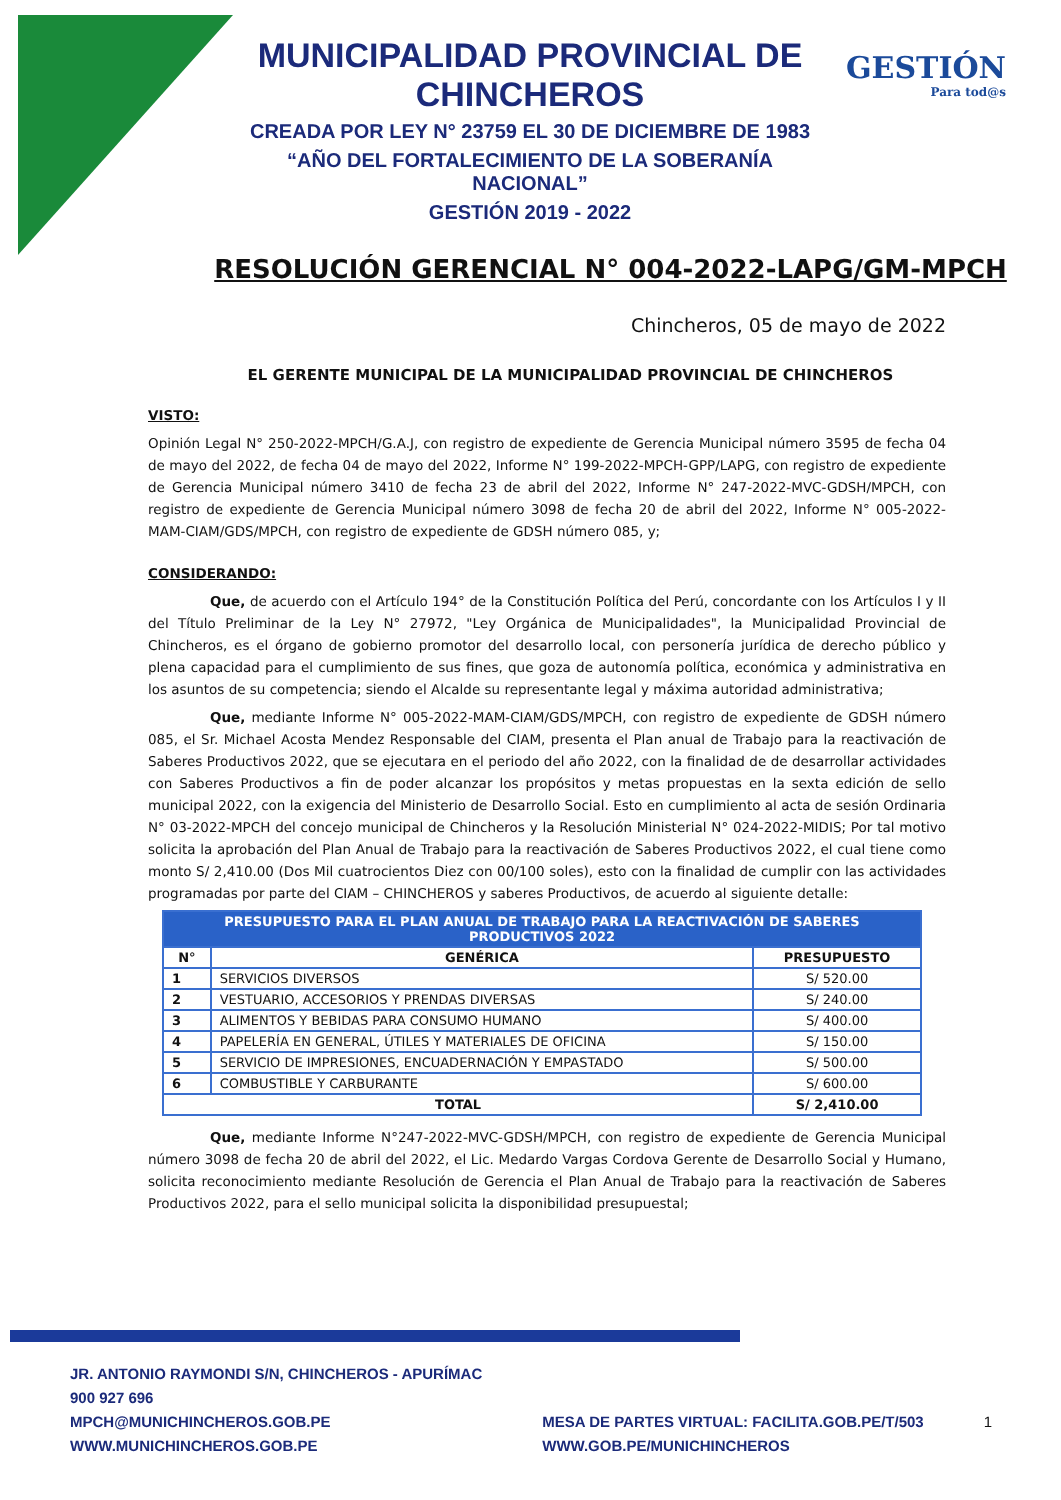GESTIÓN
Para tod@s
MUNICIPALIDAD PROVINCIAL DE CHINCHEROS
CREADA POR LEY N° 23759 EL 30 DE DICIEMBRE DE 1983
“AÑO DEL FORTALECIMIENTO DE LA SOBERANÍA NACIONAL”
GESTIÓN 2019 - 2022
RESOLUCIÓN GERENCIAL N° 004-2022-LAPG/GM-MPCH
Chincheros, 05 de mayo de 2022
EL GERENTE MUNICIPAL DE LA MUNICIPALIDAD PROVINCIAL DE CHINCHEROS
VISTO:
Opinión Legal N° 250-2022-MPCH/G.A.J, con registro de expediente de Gerencia Municipal número 3595 de fecha 04 de mayo del 2022, de fecha 04 de mayo del 2022, Informe N° 199-2022-MPCH-GPP/LAPG, con registro de expediente de Gerencia Municipal número 3410 de fecha 23 de abril del 2022, Informe N° 247-2022-MVC-GDSH/MPCH, con registro de expediente de Gerencia Municipal número 3098 de fecha 20 de abril del 2022, Informe N° 005-2022-MAM-CIAM/GDS/MPCH, con registro de expediente de GDSH número 085, y;
CONSIDERANDO:
Que, de acuerdo con el Artículo 194° de la Constitución Política del Perú, concordante con los Artículos I y II del Título Preliminar de la Ley N° 27972, "Ley Orgánica de Municipalidades", la Municipalidad Provincial de Chincheros, es el órgano de gobierno promotor del desarrollo local, con personería jurídica de derecho público y plena capacidad para el cumplimiento de sus fines, que goza de autonomía política, económica y administrativa en los asuntos de su competencia; siendo el Alcalde su representante legal y máxima autoridad administrativa;
Que, mediante Informe N° 005-2022-MAM-CIAM/GDS/MPCH, con registro de expediente de GDSH número 085, el Sr. Michael Acosta Mendez Responsable del CIAM, presenta el Plan anual de Trabajo para la reactivación de Saberes Productivos 2022, que se ejecutara en el periodo del año 2022, con la finalidad de de desarrollar actividades con Saberes Productivos a fin de poder alcanzar los propósitos y metas propuestas en la sexta edición de sello municipal 2022, con la exigencia del Ministerio de Desarrollo Social. Esto en cumplimiento al acta de sesión Ordinaria N° 03-2022-MPCH del concejo municipal de Chincheros y la Resolución Ministerial N° 024-2022-MIDIS; Por tal motivo solicita la aprobación del Plan Anual de Trabajo para la reactivación de Saberes Productivos 2022, el cual tiene como monto S/ 2,410.00 (Dos Mil cuatrocientos Diez con 00/100 soles), esto con la finalidad de cumplir con las actividades programadas por parte del CIAM – CHINCHEROS y saberes Productivos, de acuerdo al siguiente detalle:
| PRESUPUESTO PARA EL PLAN ANUAL DE TRABAJO PARA LA REACTIVACIÓN DE SABERES PRODUCTIVOS 2022 | | |
| --- | --- | --- |
| N° | GENÉRICA | PRESUPUESTO |
| 1 | SERVICIOS DIVERSOS | S/ 520.00 |
| 2 | VESTUARIO, ACCESORIOS Y PRENDAS DIVERSAS | S/ 240.00 |
| 3 | ALIMENTOS Y BEBIDAS PARA CONSUMO HUMANO | S/ 400.00 |
| 4 | PAPELERÍA EN GENERAL, ÚTILES Y MATERIALES DE OFICINA | S/ 150.00 |
| 5 | SERVICIO DE IMPRESIONES, ENCUADERNACIÓN Y EMPASTADO | S/ 500.00 |
| 6 | COMBUSTIBLE Y CARBURANTE | S/ 600.00 |
| TOTAL | | S/ 2,410.00 |
Que, mediante Informe N°247-2022-MVC-GDSH/MPCH, con registro de expediente de Gerencia Municipal número 3098 de fecha 20 de abril del 2022, el Lic. Medardo Vargas Cordova Gerente de Desarrollo Social y Humano, solicita reconocimiento mediante Resolución de Gerencia el Plan Anual de Trabajo para la reactivación de Saberes Productivos 2022, para el sello municipal solicita la disponibilidad presupuestal;
JR. ANTONIO RAYMONDI S/N, CHINCHEROS - APURÍMAC
900 927 696
MPCH@MUNICHINCHEROS.GOB.PE
WWW.MUNICHINCHEROS.GOB.PE
MESA DE PARTES VIRTUAL: FACILITA.GOB.PE/T/503
WWW.GOB.PE/MUNICHINCHEROS
1